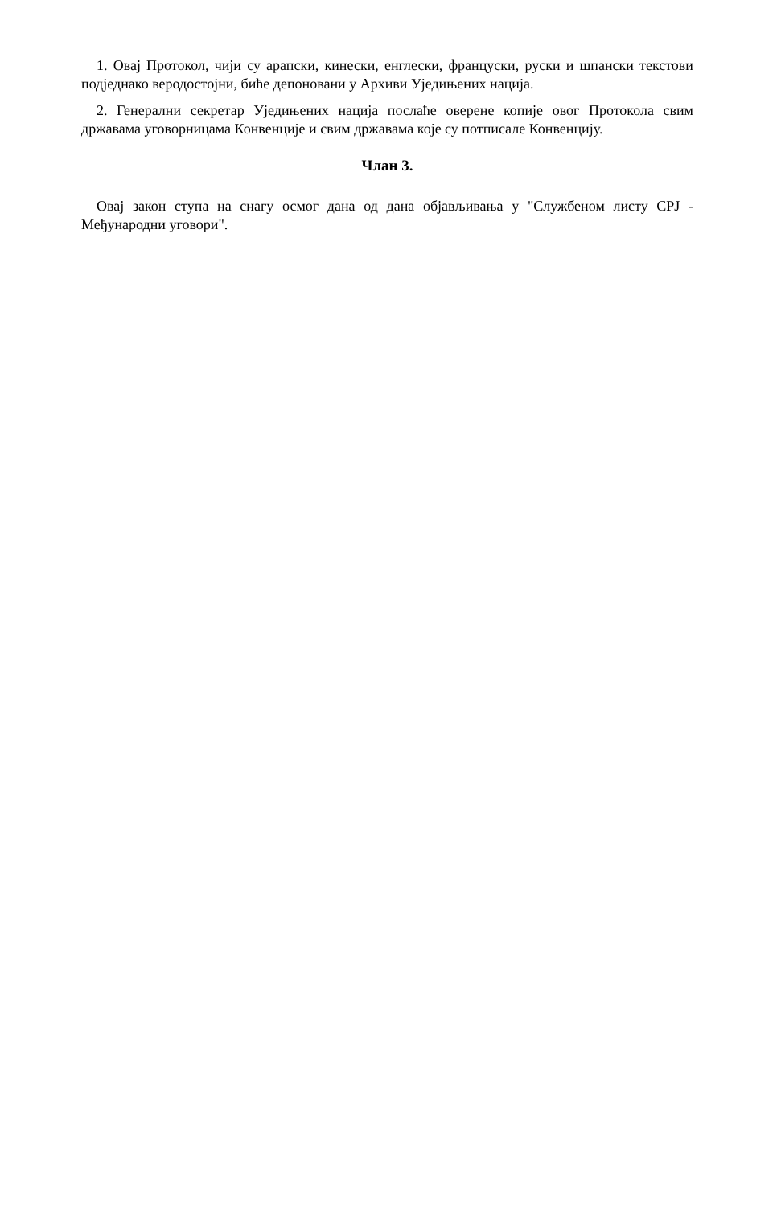1. Овај Протокол, чији су арапски, кинески, енглески, француски, руски и шпански текстови подједнако веродостојни, биће депоновани у Архиви Уједињених нација.
2. Генерални секретар Уједињених нација послаће оверене копије овог Протокола свим државама уговорницама Конвенције и свим државама које су потписале Конвенцију.
Члан 3.
Овај закон ступа на снагу осмог дана од дана објављивања у "Службеном листу СРЈ - Међународни уговори".